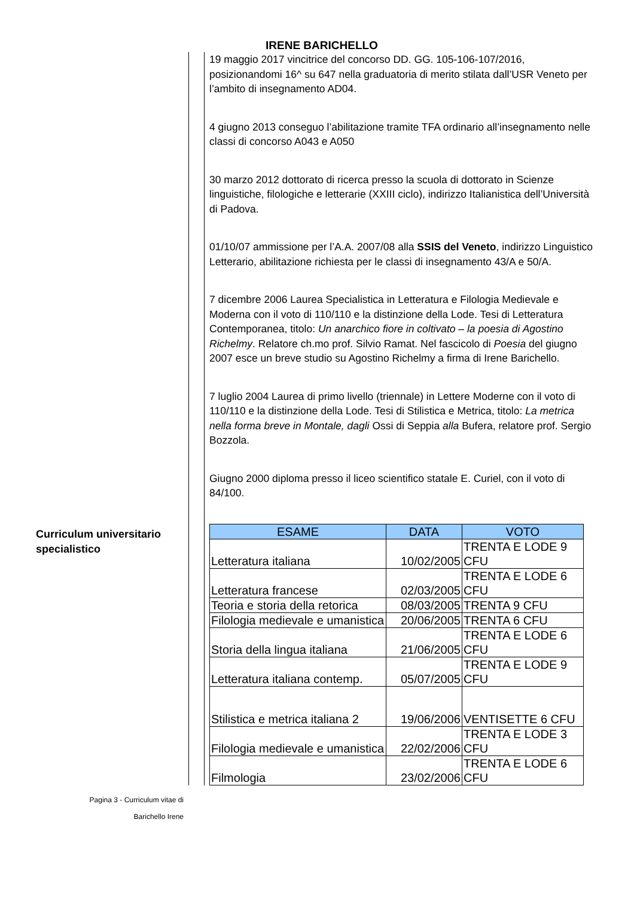IRENE BARICHELLO
Curriculum universitario
specialistico
19 maggio 2017 vincitrice del concorso DD. GG. 105-106-107/2016, posizionandomi 16^ su 647 nella graduatoria di merito stilata dall’USR Veneto per l’ambito di insegnamento AD04.
4 giugno 2013 conseguo l’abilitazione tramite TFA ordinario all’insegnamento nelle classi di concorso A043 e A050
30 marzo 2012 dottorato di ricerca presso la scuola di dottorato in Scienze linguistiche, filologiche e letterarie (XXIII ciclo), indirizzo Italianistica dell’Università di Padova.
01/10/07 ammissione per l’A.A. 2007/08 alla SSIS del Veneto, indirizzo Linguistico Letterario, abilitazione richiesta per le classi di insegnamento 43/A e 50/A.
7 dicembre 2006 Laurea Specialistica in Letteratura e Filologia Medievale e Moderna con il voto di 110/110 e la distinzione della Lode. Tesi di Letteratura Contemporanea, titolo: Un anarchico fiore in coltivato – la poesia di Agostino Richelmy. Relatore ch.mo prof. Silvio Ramat. Nel fascicolo di Poesia del giugno 2007 esce un breve studio su Agostino Richelmy a firma di Irene Barichello.
7 luglio 2004 Laurea di primo livello (triennale) in Lettere Moderne con il voto di 110/110 e la distinzione della Lode. Tesi di Stilistica e Metrica, titolo: La metrica nella forma breve in Montale, dagli Ossi di Seppia alla Bufera, relatore prof. Sergio Bozzola.
Giugno 2000 diploma presso il liceo scientifico statale E. Curiel, con il voto di 84/100.
| ESAME | DATA | VOTO |
| --- | --- | --- |
| Letteratura italiana | 10/02/2005 | TRENTA E LODE 9 CFU |
| Letteratura francese | 02/03/2005 | TRENTA E LODE 6 CFU |
| Teoria e storia della retorica | 08/03/2005 | TRENTA 9 CFU |
| Filologia medievale e umanistica | 20/06/2005 | TRENTA 6 CFU |
| Storia della lingua italiana | 21/06/2005 | TRENTA E LODE 6 CFU |
| Letteratura italiana contemp. | 05/07/2005 | TRENTA E LODE 9 CFU |
| Stilistica e metrica italiana 2 | 19/06/2006 | VENTISETTE 6 CFU |
| Filologia medievale e umanistica | 22/02/2006 | TRENTA E LODE 3 CFU |
| Filmologia | 23/02/2006 | TRENTA E LODE 6 CFU |
Pagina 3 - Curriculum vitae di
Barichello Irene